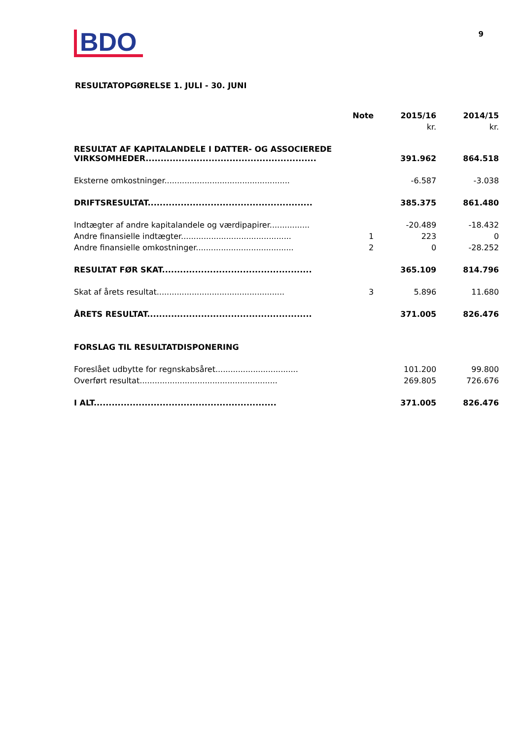BDO
9
RESULTATOPGØRELSE 1. JULI - 30. JUNI
| | Note | 2015/16 | 2014/15 |
| --- | --- | --- | --- |
| | | kr. | kr. |
| RESULTAT AF KAPITALANDELE I DATTER- OG ASSOCIEREDE VIRKSOMHEDER......................................................... | | 391.962 | 864.518 |
| Eksterne omkostninger.................................................. | | -6.587 | -3.038 |
| DRIFTSRESULTAT....................................................... | | 385.375 | 861.480 |
| Indtægter af andre kapitalandele og værdipapirer................ | | -20.489 | -18.432 |
| Andre finansielle indtægter............................................ | 1 | 223 | 0 |
| Andre finansielle omkostninger....................................... | 2 | 0 | -28.252 |
| RESULTAT FØR SKAT.................................................. | | 365.109 | 814.796 |
| Skat af årets resultat................................................... | 3 | 5.896 | 11.680 |
| ÅRETS RESULTAT....................................................... | | 371.005 | 826.476 |
| FORSLAG TIL RESULTATDISPONERING | | | |
| Foreslået udbytte for regnskabsåret................................. | | 101.200 | 99.800 |
| Overført resultat....................................................... | | 269.805 | 726.676 |
| I ALT............................................................. | | 371.005 | 826.476 |